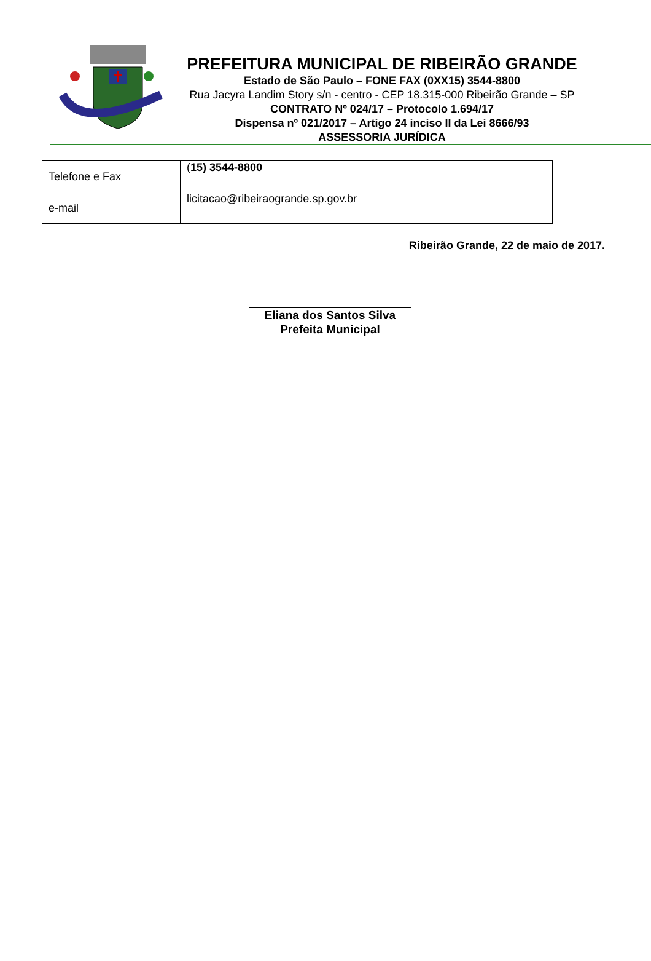PREFEITURA MUNICIPAL DE RIBEIRÃO GRANDE
Estado de São Paulo – FONE FAX (0XX15) 3544-8800
Rua Jacyra Landim Story s/n - centro - CEP 18.315-000 Ribeirão Grande – SP
CONTRATO Nº 024/17 – Protocolo 1.694/17
Dispensa nº 021/2017 – Artigo 24 inciso II da Lei 8666/93
ASSESSORIA JURÍDICA
| Telefone e Fax | ( 15) 3544-8800 |
| e-mail | licitacao@ribeiraogrande.sp.gov.br |
Ribeirão Grande, 22 de maio de 2017.
Eliana dos Santos Silva
Prefeita Municipal